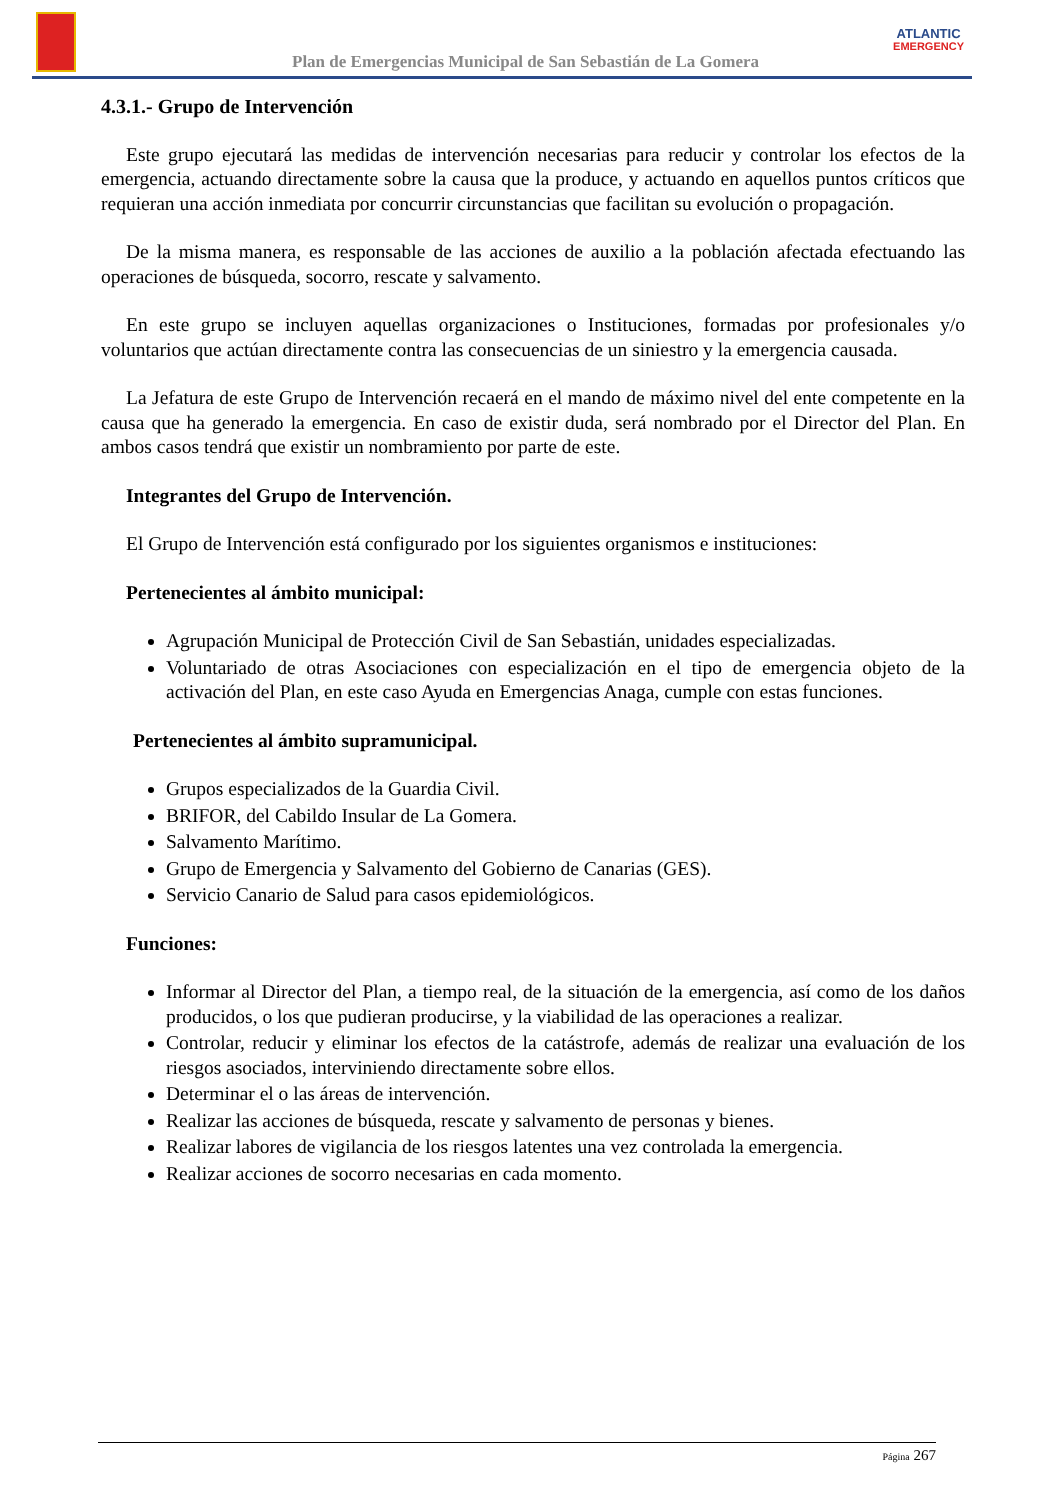Plan de Emergencias Municipal de San Sebastián de La Gomera
ATLANTIC
EMERGENCY
4.3.1.- Grupo de Intervención
Este grupo ejecutará las medidas de intervención necesarias para reducir y controlar los efectos de la emergencia, actuando directamente sobre la causa que la produce, y actuando en aquellos puntos críticos que requieran una acción inmediata por concurrir circunstancias que facilitan su evolución o propagación.
De la misma manera, es responsable de las acciones de auxilio a la población afectada efectuando las operaciones de búsqueda, socorro, rescate y salvamento.
En este grupo se incluyen aquellas organizaciones o Instituciones, formadas por profesionales y/o voluntarios que actúan directamente contra las consecuencias de un siniestro y la emergencia causada.
La Jefatura de este Grupo de Intervención recaerá en el mando de máximo nivel del ente competente en la causa que ha generado la emergencia. En caso de existir duda, será nombrado por el Director del Plan. En ambos casos tendrá que existir un nombramiento por parte de este.
Integrantes del Grupo de Intervención.
El Grupo de Intervención está configurado por los siguientes organismos e instituciones:
Pertenecientes al ámbito municipal:
Agrupación Municipal de Protección Civil de San Sebastián, unidades especializadas.
Voluntariado de otras Asociaciones con especialización en el tipo de emergencia objeto de la activación del Plan, en este caso Ayuda en Emergencias Anaga, cumple con estas funciones.
Pertenecientes al ámbito supramunicipal.
Grupos especializados de la Guardia Civil.
BRIFOR, del Cabildo Insular de La Gomera.
Salvamento Marítimo.
Grupo de Emergencia y Salvamento del Gobierno de Canarias (GES).
Servicio Canario de Salud para casos epidemiológicos.
Funciones:
Informar al Director del Plan, a tiempo real, de la situación de la emergencia, así como de los daños producidos, o los que pudieran producirse, y la viabilidad de las operaciones a realizar.
Controlar, reducir y eliminar los efectos de la catástrofe, además de realizar una evaluación de los riesgos asociados, interviniendo directamente sobre ellos.
Determinar el o las áreas de intervención.
Realizar las acciones de búsqueda, rescate y salvamento de personas y bienes.
Realizar labores de vigilancia de los riesgos latentes una vez controlada la emergencia.
Realizar acciones de socorro necesarias en cada momento.
Página 267